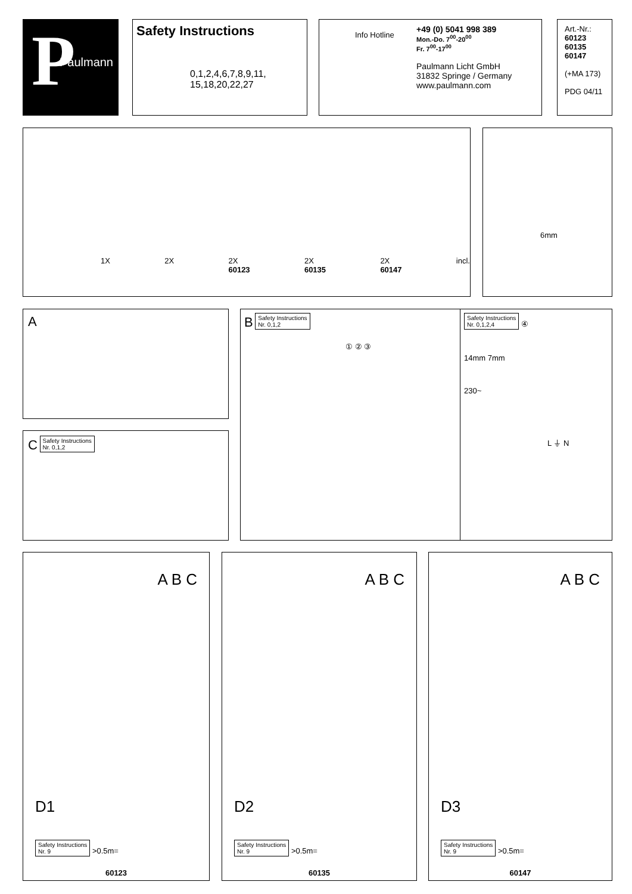P
Paulmann
Safety Instructions
0,1,2,4,6,7,8,9,11,
15,18,20,22,27
Info Hotline
+49 (0) 5041 998 389
Mon.-Do. 7<sup>00</sup>-20<sup>00</sup>
Fr. 7<sup>00</sup>-17<sup>00</sup>
Paulmann Licht GmbH
31832 Springe / Germany
www.paulmann.com
Art.-Nr.:
60123
60135
60147
(+MA 173)
PDG 04/11
1X 2X 2X
60123 2X
60135 2X
60147 incl.
6mm
A
C Safety Instructions
Nr. 0,1,2
B Safety Instructions
Nr. 0,1,2
① ② ③
Safety Instructions
Nr. 0,1,2,4 ④
14mm 7mm
230~
L ⏚ N
A B C
D1
Safety Instructions
Nr. 9 >0.5m=
60123
A B C
D2
Safety Instructions
Nr. 9 >0.5m=
60135
A B C
D3
Safety Instructions
Nr. 9 >0.5m=
60147